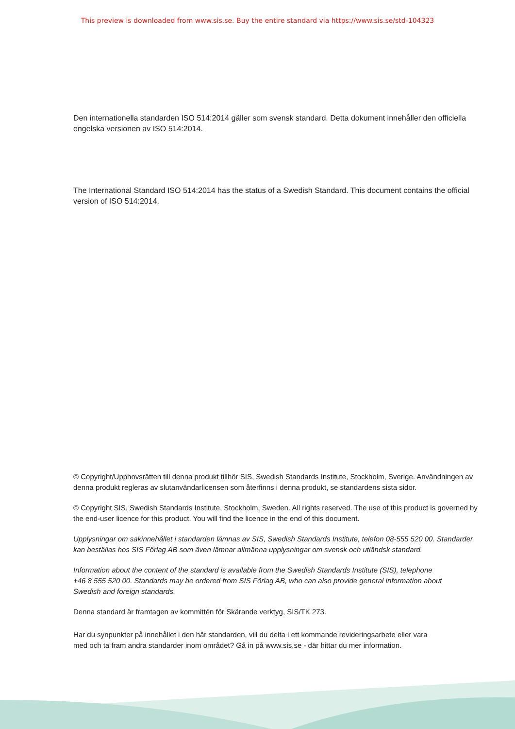This preview is downloaded from www.sis.se. Buy the entire standard via https://www.sis.se/std-104323
Den internationella standarden ISO 514:2014 gäller som svensk standard. Detta dokument innehåller den officiella engelska versionen av ISO 514:2014.
The International Standard ISO 514:2014 has the status of a Swedish Standard. This document contains the official version of ISO 514:2014.
© Copyright/Upphovsrätten till denna produkt tillhör SIS, Swedish Standards Institute, Stockholm, Sverige. Användningen av denna produkt regleras av slutanvändarlicensen som återfinns i denna produkt, se standardens sista sidor.
© Copyright SIS, Swedish Standards Institute, Stockholm, Sweden. All rights reserved. The use of this product is governed by the end-user licence for this product. You will find the licence in the end of this document.
Upplysningar om sakinnehållet i standarden lämnas av SIS, Swedish Standards Institute, telefon 08-555 520 00. Standarder kan beställas hos SIS Förlag AB som även lämnar allmänna upplysningar om svensk och utländsk standard.
Information about the content of the standard is available from the Swedish Standards Institute (SIS), telephone +46 8 555 520 00. Standards may be ordered from SIS Förlag AB, who can also provide general information about Swedish and foreign standards.
Denna standard är framtagen av kommittén för Skärande verktyg, SIS/TK 273.
Har du synpunkter på innehållet i den här standarden, vill du delta i ett kommande revideringsarbete eller vara med och ta fram andra standarder inom området? Gå in på www.sis.se - där hittar du mer information.